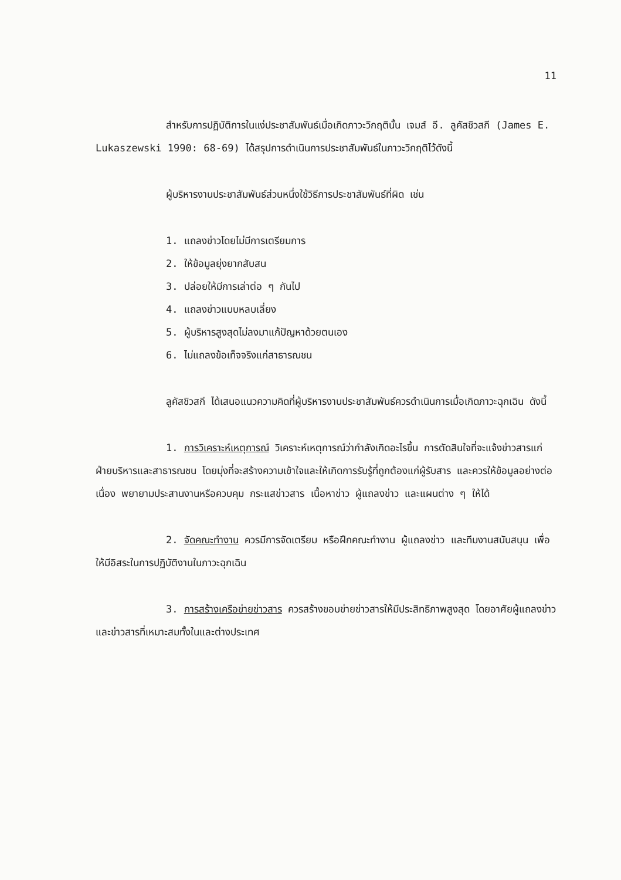11
สำหรับการปฏิบัติการในแง่ประชาสัมพันธ์เมื่อเกิดภาวะวิกฤตินั้น เจมส์ อี. ลูคัสชิวสกี (James E. Lukaszewski 1990: 68-69) ได้สรุปการดำเนินการประชาสัมพันธ์ในภาวะวิกฤติไว้ดังนี้
ผู้บริหารงานประชาสัมพันธ์ส่วนหนึ่งใช้วิธีการประชาสัมพันธ์ที่ผิด เช่น
1. แถลงข่าวโดยไม่มีการเตรียมการ
2. ให้ข้อมูลยุ่งยากสับสน
3. ปล่อยให้มีการเล่าต่อ ๆ กันไป
4. แถลงข่าวแบบหลบเลี่ยง
5. ผู้บริหารสูงสุดไม่ลงมาแก้ปัญหาด้วยตนเอง
6. ไม่แถลงข้อเท็จจริงแก่สาธารณชน
ลูคัสชิวสกี ได้เสนอแนวความคิดที่ผู้บริหารงานประชาสัมพันธ์ควรดำเนินการเมื่อเกิดภาวะฉุกเฉิน ดังนี้
1. การวิเคราะห์เหตุการณ์ วิเคราะห์เหตุการณ์ว่ากำลังเกิดอะไรขึ้น การตัดสินใจที่จะแจ้งข่าวสารแก่ฝ่ายบริหารและสาธารณชน โดยมุ่งที่จะสร้างความเข้าใจและให้เกิดการรับรู้ที่ถูกต้องแก่ผู้รับสาร และควรให้ข้อมูลอย่างต่อเนื่อง พยายามประสานงานหรือควบคุม กระแสข่าวสาร เนื้อหาข่าว ผู้แถลงข่าว และแผนต่าง ๆ ให้ได้
2. จัดคณะทำงาน ควรมีการจัดเตรียม หรือฝึกคณะทำงาน ผู้แถลงข่าว และทีมงานสนับสนุน เพื่อให้มีอิสระในการปฏิบัติงานในภาวะฉุกเฉิน
3. การสร้างเครือข่ายข่าวสาร ควรสร้างขอบข่ายข่าวสารให้มีประสิทธิภาพสูงสุด โดยอาศัยผู้แถลงข่าว และข่าวสารที่เหมาะสมทั้งในและต่างประเทศ